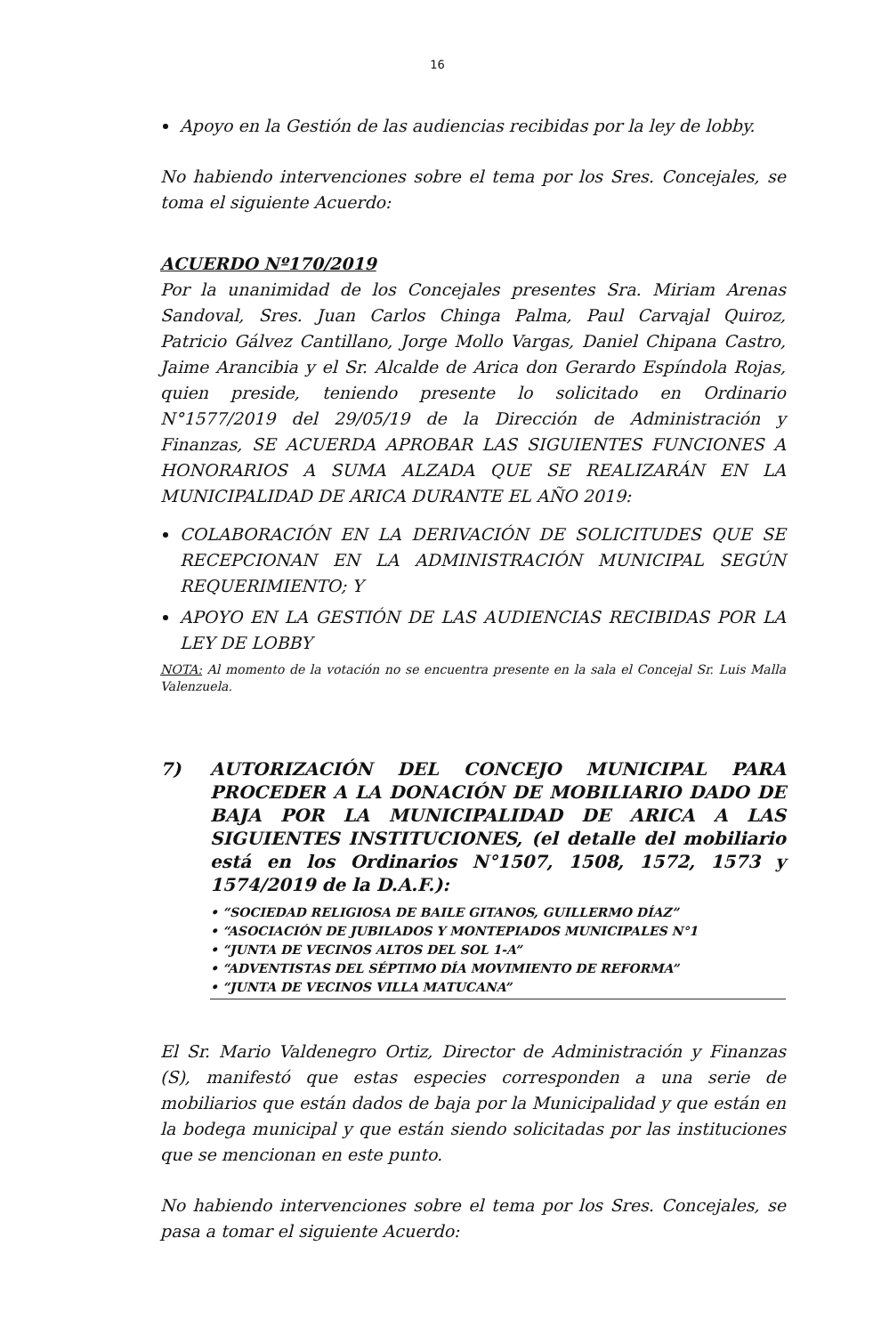16
Apoyo en la Gestión de las audiencias recibidas por la ley de lobby.
No habiendo intervenciones sobre el tema por los Sres. Concejales, se toma el siguiente Acuerdo:
ACUERDO Nº170/2019
Por la unanimidad de los Concejales presentes Sra. Miriam Arenas Sandoval, Sres. Juan Carlos Chinga Palma, Paul Carvajal Quiroz, Patricio Gálvez Cantillano, Jorge Mollo Vargas, Daniel Chipana Castro, Jaime Arancibia y el Sr. Alcalde de Arica don Gerardo Espíndola Rojas, quien preside, teniendo presente lo solicitado en Ordinario N°1577/2019 del 29/05/19 de la Dirección de Administración y Finanzas, SE ACUERDA APROBAR LAS SIGUIENTES FUNCIONES A HONORARIOS A SUMA ALZADA QUE SE REALIZARÁN EN LA MUNICIPALIDAD DE ARICA DURANTE EL AÑO 2019:
COLABORACIÓN EN LA DERIVACIÓN DE SOLICITUDES QUE SE RECEPCIONAN EN LA ADMINISTRACIÓN MUNICIPAL SEGÚN REQUERIMIENTO; Y
APOYO EN LA GESTIÓN DE LAS AUDIENCIAS RECIBIDAS POR LA LEY DE LOBBY
NOTA: Al momento de la votación no se encuentra presente en la sala el Concejal Sr. Luis Malla Valenzuela.
7) AUTORIZACIÓN DEL CONCEJO MUNICIPAL PARA PROCEDER A LA DONACIÓN DE MOBILIARIO DADO DE BAJA POR LA MUNICIPALIDAD DE ARICA A LAS SIGUIENTES INSTITUCIONES, (el detalle del mobiliario está en los Ordinarios N°1507, 1508, 1572, 1573 y 1574/2019 de la D.A.F.):
• “SOCIEDAD RELIGIOSA DE BAILE GITANOS, GUILLERMO DÍAZ”
• “ASOCIACIÓN DE JUBILADOS Y MONTEPIADOS MUNICIPALES N°1
• “JUNTA DE VECINOS ALTOS DEL SOL 1-A”
• “ADVENTISTAS DEL SÉPTIMO DÍA MOVIMIENTO DE REFORMA”
• “JUNTA DE VECINOS VILLA MATUCANA”
El Sr. Mario Valdenegro Ortiz, Director de Administración y Finanzas (S), manifestó que estas especies corresponden a una serie de mobiliarios que están dados de baja por la Municipalidad y que están en la bodega municipal y que están siendo solicitadas por las instituciones que se mencionan en este punto.
No habiendo intervenciones sobre el tema por los Sres. Concejales, se pasa a tomar el siguiente Acuerdo: